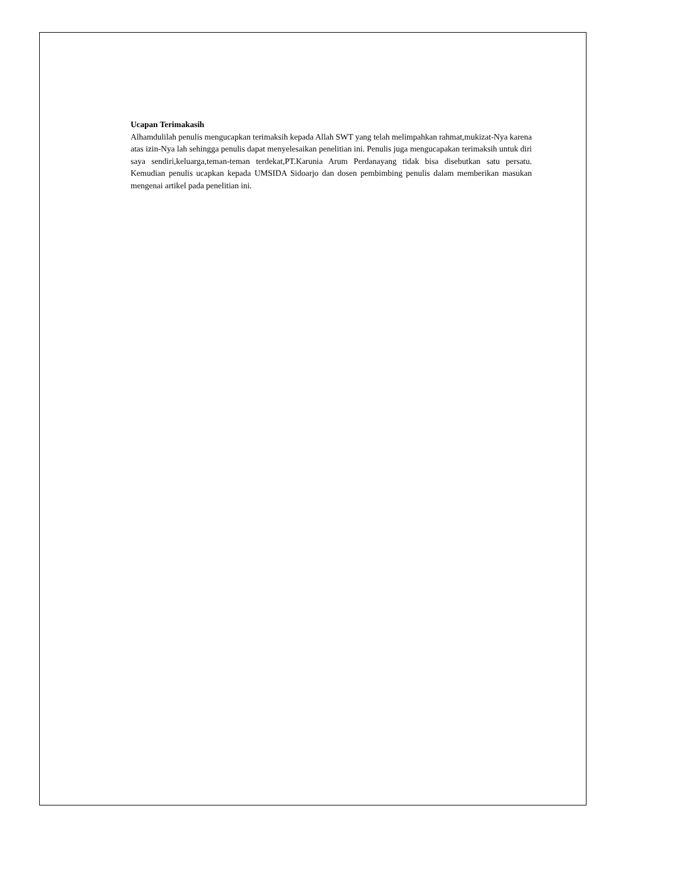Ucapan Terimakasih
Alhamdulilah penulis mengucapkan terimaksih kepada Allah SWT yang telah melimpahkan rahmat,mukizat-Nya karena atas izin-Nya lah sehingga penulis dapat menyelesaikan penelitian ini. Penulis juga mengucapakan terimaksih untuk diri saya sendiri,keluarga,teman-teman terdekat,PT.Karunia Arum Perdanayang tidak bisa disebutkan satu persatu. Kemudian penulis ucapkan kepada UMSIDA Sidoarjo dan dosen pembimbing penulis dalam memberikan masukan mengenai artikel pada penelitian ini.